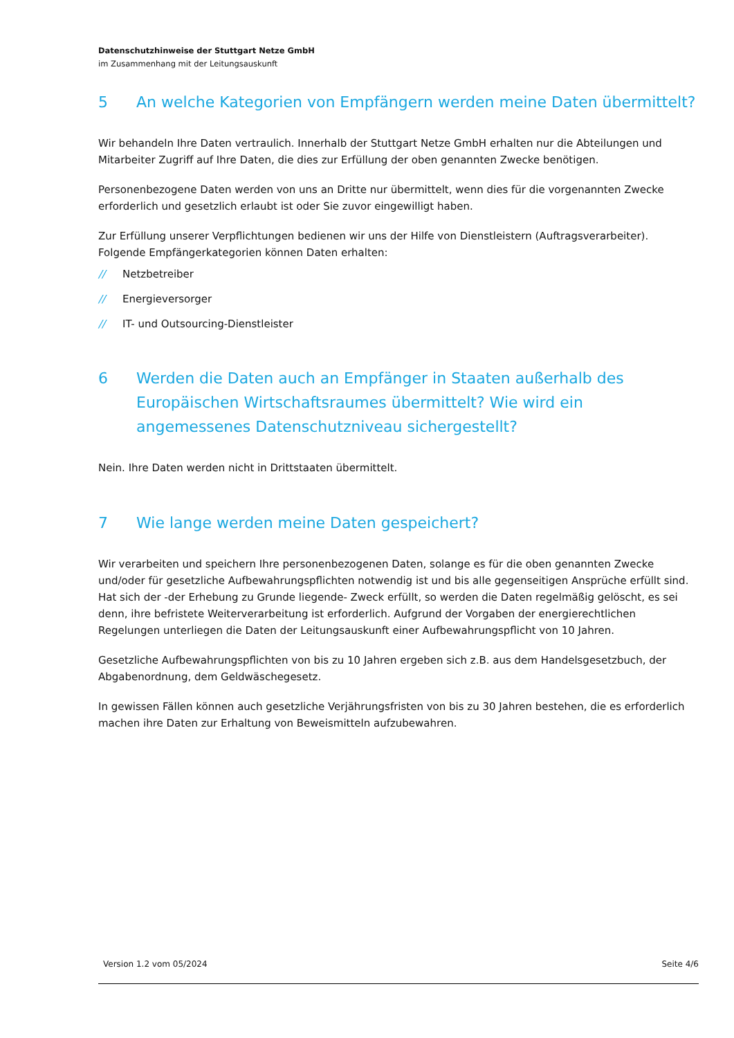Datenschutzhinweise der Stuttgart Netze GmbH
im Zusammenhang mit der Leitungsauskunft
5 An welche Kategorien von Empfängern werden meine Daten übermittelt?
Wir behandeln Ihre Daten vertraulich. Innerhalb der Stuttgart Netze GmbH erhalten nur die Abteilungen und Mitarbeiter Zugriff auf Ihre Daten, die dies zur Erfüllung der oben genannten Zwecke benötigen.
Personenbezogene Daten werden von uns an Dritte nur übermittelt, wenn dies für die vorgenannten Zwecke erforderlich und gesetzlich erlaubt ist oder Sie zuvor eingewilligt haben.
Zur Erfüllung unserer Verpflichtungen bedienen wir uns der Hilfe von Dienstleistern (Auftragsverarbeiter). Folgende Empfängerkategorien können Daten erhalten:
// Netzbetreiber
// Energieversorger
// IT- und Outsourcing-Dienstleister
6 Werden die Daten auch an Empfänger in Staaten außerhalb des Europäischen Wirtschaftsraumes übermittelt? Wie wird ein angemessenes Datenschutzniveau sichergestellt?
Nein. Ihre Daten werden nicht in Drittstaaten übermittelt.
7 Wie lange werden meine Daten gespeichert?
Wir verarbeiten und speichern Ihre personenbezogenen Daten, solange es für die oben genannten Zwecke und/oder für gesetzliche Aufbewahrungspflichten notwendig ist und bis alle gegenseitigen Ansprüche erfüllt sind. Hat sich der -der Erhebung zu Grunde liegende- Zweck erfüllt, so werden die Daten regelmäßig gelöscht, es sei denn, ihre befristete Weiterverarbeitung ist erforderlich. Aufgrund der Vorgaben der energierechtlichen Regelungen unterliegen die Daten der Leitungsauskunft einer Aufbewahrungspflicht von 10 Jahren.
Gesetzliche Aufbewahrungspflichten von bis zu 10 Jahren ergeben sich z.B. aus dem Handelsgesetzbuch, der Abgabenordnung, dem Geldwäschegesetz.
In gewissen Fällen können auch gesetzliche Verjährungsfristen von bis zu 30 Jahren bestehen, die es erforderlich machen ihre Daten zur Erhaltung von Beweismitteln aufzubewahren.
Version 1.2 vom 05/2024 Seite 4/6